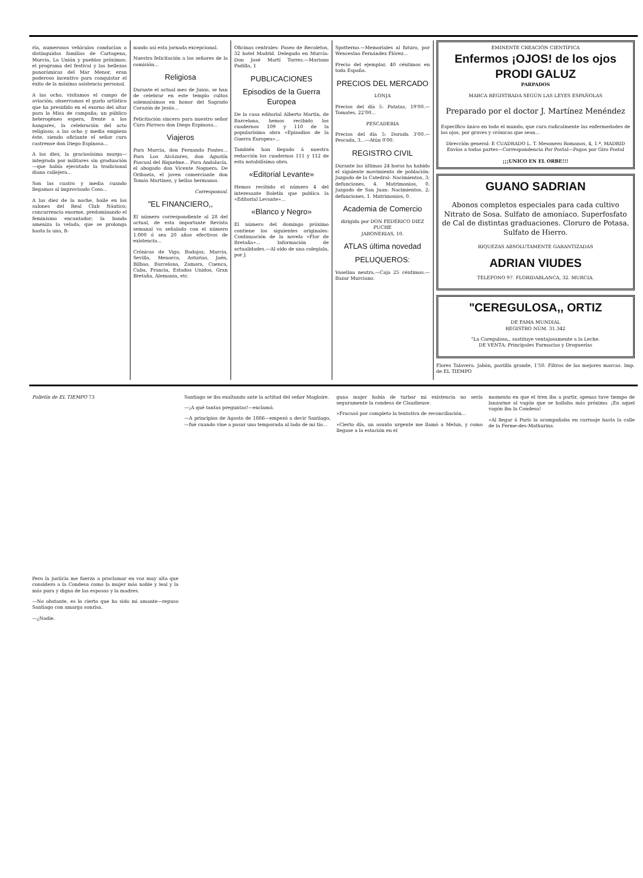ría, numerosos vehículos conducían a distinguidas familias de Cartagena, Murcia, La Unión y pueblos próximos; el programa del festival y las bellezas panorámicas del Mar Menor, eran poderoso incentivo para conquistar el éxito de la máxima asistencia personal.
A las ocho, visitamos el campo de aviación; observamos el gusto artístico que ha presidido en el exorno del altar para la Misa de campaña; un público heterogéneo espera, frente a los hangares, la celebración del acto religioso; a las ocho y media empieza éste, siendo oficiante el señor cura castrense don Diego Espinosa...
A las diez, la graciosísima murga—integrada por militares sin graduación—que había ejecutado la tradicional diana callejera...
Son las cuatro y media cuando llegamos al improvisado Coso...
A las diez de la noche, baile en los salones del Real Club Náutico; concurrencia enorme, predominando el feminismo encantador; la banda ameniza la velada, que se prolonga hasta la una, fi-
nando así esta jornada excepcional.
Nuestra felicitación a los señores de la comisión...
Religiosa
Durante el actual mes de Junio, se han de celebrar en este templo cultos solemnísimos en honor del Sagrado Corazón de Jesús...
Felicitación sincera para nuestro señor Cura Párroco don Diego Espinosa...
Viajeros
Para Murcia, don Fernando Fontes... Para Los Alcázares, don Agustín Pascual del Riquelme... Para Andalucía, el abogado don Vicente Noguera. De Orihuela, el joven comerciante don Tomás Martínez, y bellas hermanas.
Corresponsal.
"EL FINANCIERO,,
El número correspondiente al 28 del actual, de esta importante Revista semanal va señalado con el número 1.000 ó sea 20 años efectivos de existencia...
Crónicas de Vigo, Badajoz, Murcia, Sevilla, Menorca, Asturias, Jaén, Bilbao, Barcelona, Zamora, Cuenca, Cuba, Francia, Estados Unidos, Gran Bretaña, Alemania, etc.
Oficinas centrales: Paseo de Recoletos, 32 hotel Madrid. Delegado en Murcia: Don José Martí Torres.—Mariano Padilla, 1
PUBLICACIONES
Episodios de la Guerra Europea
De la casa editorial Alberto Martín, de Barcelona, hemos recibido los cuadernos 109 y 110 de la popularísima obra «Episodios de la Guerra Europea»...
También han llegado á nuestra redacción los cuadernos 111 y 112 de esta notabilísima obra.
«Editorial Levante»
Hemos recibido el número 4 del interesante Boletín que publica la «Editorial Levante»...
«Blanco y Negro»
El número del domingo próximo contiene los siguientes originales: Continuación de la novela «Flor de Bretaña»... Información de actualidades.—Al oído de una colegiala, por J.
Spotterno.—Memoriales al futuro, por Wenceslao Fernández Flórez...
Precio del ejemplar, 40 céntimos en toda España.
PRECIOS DEL MERCADO
LONJA
Precios del día 5: Patatas, 19'00.—Tomates, 22'00...
PESCADERIA
Precios del día 5: Dorada 3'00.—Pescada, 3...—Atún 0'00.
REGISTRO CIVIL
Durante las últimas 24 horas ha habido el siguiente movimiento de población: Juzgado de la Catedral: Nacimientos, 3; defunciones, 4. Matrimonios, 0. Juzgado de San Juan: Nacimientos, 2; defunciones, 1. Matrimonios, 0.
Academia de Comercio
dirigida por DON FEDERICO DIEZ PUCHE
JABONERIAS, 10.
ATLAS última novedad
PELUQUEROS:
Vaselina neutra.—Caja 25 céntimos.—Bazar Murciano.
EMINENTE CREACIÓN CIENTÍFICA
Enfermos ¡OJOS! de los ojos
PRODI GALUZ
PARPADOS
MARCA REGISTRADA SEGÚN LAS LEYES ESPAÑOLAS
Preparado por el doctor J. Martínez Menéndez
Específico único en todo el mundo, que cura radicalmente las enfermedades de los ojos, por graves y crónicas que sean...
Dirección general: E CUADRADO L. T. Mesonero Romanos, 4, 1.º, MADRID
Envíos a todas partes—Correspondencia Por Postal—Pagos por Giro Postal
¡¡¡UNICO EN EL ORBE!!!
GUANO SADRIAN
Abonos completos especiales para cada cultivo
Nitrato de Sosa. Sulfato de amoníaco. Superfosfato de Cal de distintas graduaciones. Cloruro de Potasa. Sulfato de Hierro.
RIQUEZAS ABSOLUTAMENTE GARANTIZADAS
ADRIAN VIUDES
TELEFONO 97. FLORIDABLANCA, 32. MURCIA.
"CEREGULOSA,, ORTIZ
DE FAMA MUNDIAL
REGISTRO NÚM. 31.342
"La Caregulosa,, sustituye ventajosamente a la Leche.
DE VENTA: Principales Farmacias y Droguerías
Flores Talavera. Jabón, pastilla grande, 1'50. Filtros de las mejores marcas. Imp. de EL TIEMPO
Folletín de EL TIEMPO 73
Pero la justicia me fuerza a proclamar en voz muy alta que considero a la Condesa como la mujer más noble y leal y la más pura y digna de las esposas y la madres.
—No obstante, es lo cierto que ha sido mi amante—repuso Santiago con amarga sonrisa.
—¿Nadie.
Santiago se iba exaltando ante la actitud del señor Magloire.
—¡A qué tantas preguntas!—exclamó.
—A principios de Agosto de 1886—empezó a decir Santiago,—fué cuando vine a pasar una temporada al lado de mi tío...
guna mujer había de turbar mi existencia no sería seguramente la condesa de Claudieuse.
»Fracasó por completo la tentativa de reconciliación...
»Cierto día, un asunto urgente me llamó a Melun, y como llegase a la estación en el
momento en que el tren iba a partir, apenas tuve tiempo de lanzarme al vagón que se hallaba más próximo. ¡En aquel vagón iba la Condesa!
»Al llegar á París la acompañaba en carruaje hasta la calle de la Ferme-des-Mathurins.